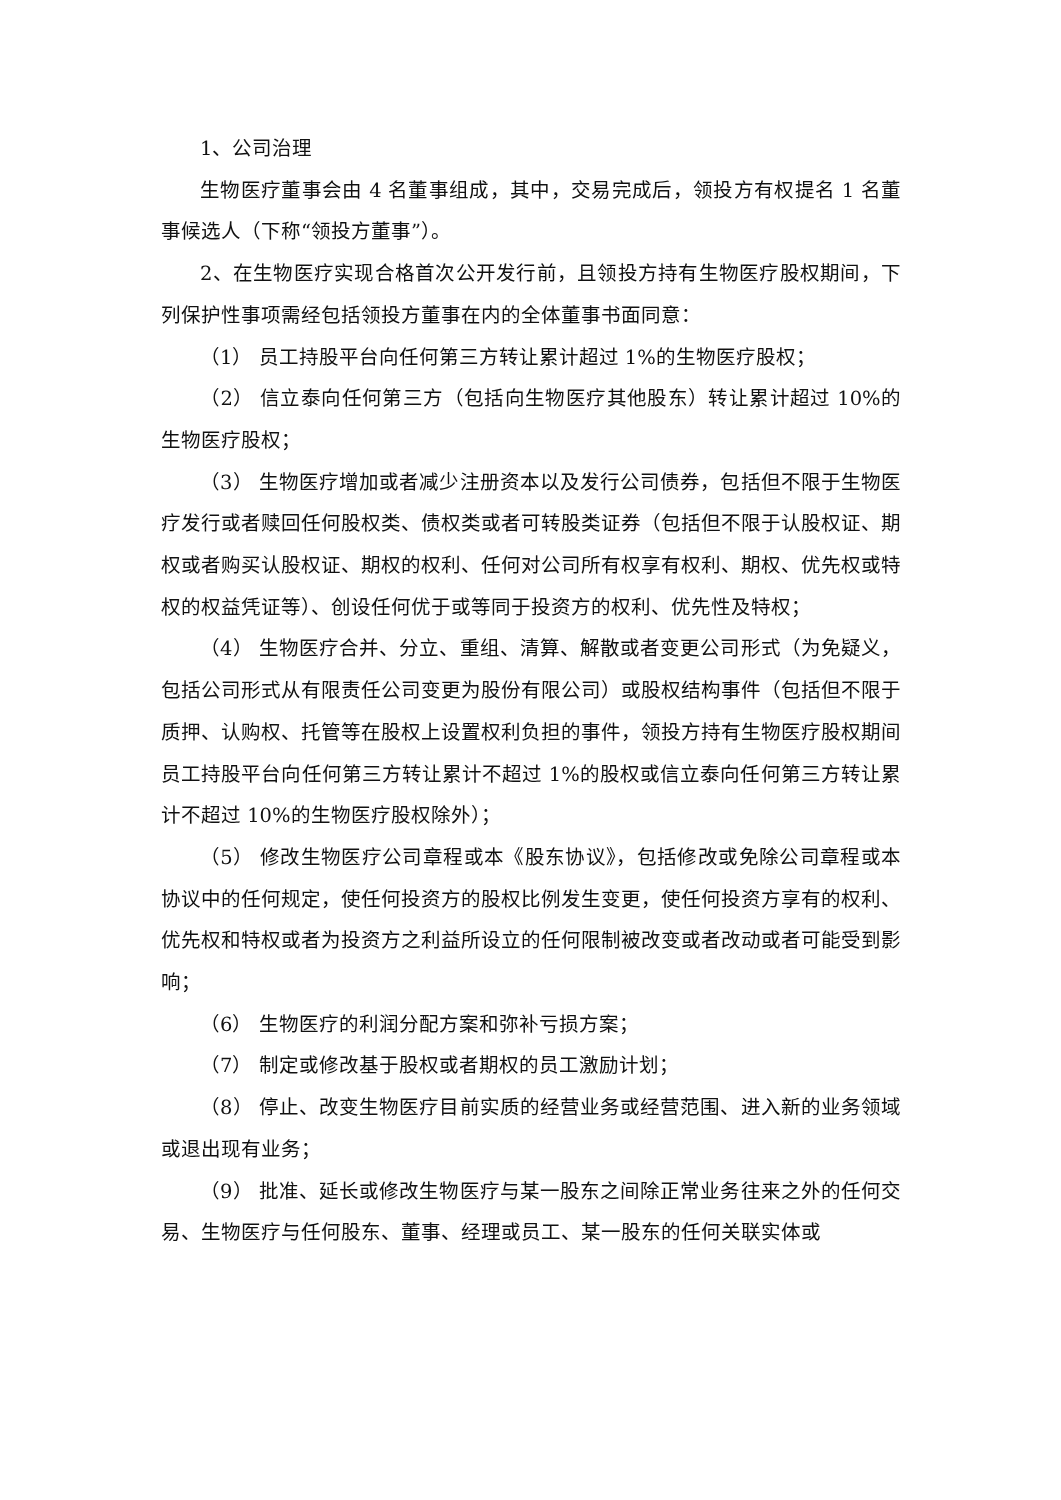1、公司治理
生物医疗董事会由 4 名董事组成，其中，交易完成后，领投方有权提名 1 名董事候选人（下称“领投方董事”）。
2、在生物医疗实现合格首次公开发行前，且领投方持有生物医疗股权期间，下列保护性事项需经包括领投方董事在内的全体董事书面同意：
（1） 员工持股平台向任何第三方转让累计超过 1%的生物医疗股权；
（2） 信立泰向任何第三方（包括向生物医疗其他股东）转让累计超过 10%的生物医疗股权；
（3） 生物医疗增加或者减少注册资本以及发行公司债券，包括但不限于生物医疗发行或者赎回任何股权类、债权类或者可转股类证券（包括但不限于认股权证、期权或者购买认股权证、期权的权利、任何对公司所有权享有权利、期权、优先权或特权的权益凭证等）、创设任何优于或等同于投资方的权利、优先性及特权；
（4） 生物医疗合并、分立、重组、清算、解散或者变更公司形式（为免疑义，包括公司形式从有限责任公司变更为股份有限公司）或股权结构事件（包括但不限于质押、认购权、托管等在股权上设置权利负担的事件，领投方持有生物医疗股权期间员工持股平台向任何第三方转让累计不超过 1%的股权或信立泰向任何第三方转让累计不超过 10%的生物医疗股权除外）；
（5） 修改生物医疗公司章程或本《股东协议》，包括修改或免除公司章程或本协议中的任何规定，使任何投资方的股权比例发生变更，使任何投资方享有的权利、优先权和特权或者为投资方之利益所设立的任何限制被改变或者改动或者可能受到影响；
（6） 生物医疗的利润分配方案和弥补亏损方案；
（7） 制定或修改基于股权或者期权的员工激励计划；
（8） 停止、改变生物医疗目前实质的经营业务或经营范围、进入新的业务领域或退出现有业务；
（9） 批准、延长或修改生物医疗与某一股东之间除正常业务往来之外的任何交易、生物医疗与任何股东、董事、经理或员工、某一股东的任何关联实体或